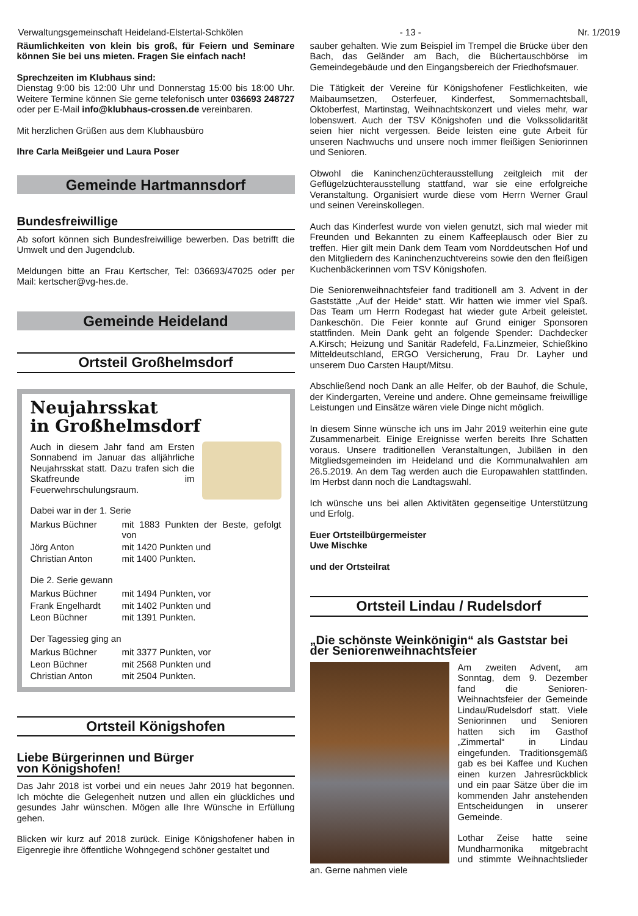Verwaltungsgemeinschaft Heideland-Elstertal-Schkölen - 13 - Nr. 1/2019
Räumlichkeiten von klein bis groß, für Feiern und Seminare können Sie bei uns mieten. Fragen Sie einfach nach!
Sprechzeiten im Klubhaus sind:
Dienstag 9:00 bis 12:00 Uhr und Donnerstag 15:00 bis 18:00 Uhr. Weitere Termine können Sie gerne telefonisch unter 036693 248727 oder per E-Mail info@klubhaus-crossen.de vereinbaren.
Mit herzlichen Grüßen aus dem Klubhausbüro
Ihre Carla Meißgeier und Laura Poser
Gemeinde Hartmannsdorf
Bundesfreiwillige
Ab sofort können sich Bundesfreiwillige bewerben. Das betrifft die Umwelt und den Jugendclub.
Meldungen bitte an Frau Kertscher, Tel: 036693/47025 oder per Mail: kertscher@vg-hes.de.
Gemeinde Heideland
Ortsteil Großhelmsdorf
Neujahrsskat
in Großhelmsdorf
Auch in diesem Jahr fand am Ersten Sonnabend im Januar das alljährliche Neujahrsskat statt. Dazu trafen sich die Skatfreunde im Feuerwehrschulungsraum.
Dabei war in der 1. Serie
| Markus Büchner | mit 1883 Punkten der Beste, gefolgt von |
| Jörg Anton | mit 1420 Punkten und |
| Christian Anton | mit 1400 Punkten. |
Die 2. Serie gewann
| Markus Büchner | mit 1494 Punkten, vor |
| Frank Engelhardt | mit 1402 Punkten und |
| Leon Büchner | mit 1391 Punkten. |
Der Tagessieg ging an
| Markus Büchner | mit 3377 Punkten, vor |
| Leon Büchner | mit 2568 Punkten und |
| Christian Anton | mit 2504 Punkten. |
Ortsteil Königshofen
Liebe Bürgerinnen und Bürger
von Königshofen!
Das Jahr 2018 ist vorbei und ein neues Jahr 2019 hat begonnen. Ich möchte die Gelegenheit nutzen und allen ein glückliches und gesundes Jahr wünschen. Mögen alle Ihre Wünsche in Erfüllung gehen.
Blicken wir kurz auf 2018 zurück. Einige Königshofener haben in Eigenregie ihre öffentliche Wohngegend schöner gestaltet und
sauber gehalten. Wie zum Beispiel im Trempel die Brücke über den Bach, das Geländer am Bach, die Büchertauschbörse im Gemeindegebäude und den Eingangsbereich der Friedhofsmauer.
Die Tätigkeit der Vereine für Königshofener Festlichkeiten, wie Maibaumsetzen, Osterfeuer, Kinderfest, Sommernachtsball, Oktoberfest, Martinstag, Weihnachtskonzert und vieles mehr, war lobenswert. Auch der TSV Königshofen und die Volkssolidarität seien hier nicht vergessen. Beide leisten eine gute Arbeit für unseren Nachwuchs und unsere noch immer fleißigen Seniorinnen und Senioren.
Obwohl die Kaninchenzüchterausstellung zeitgleich mit der Geflügelzüchterausstellung stattfand, war sie eine erfolgreiche Veranstaltung. Organisiert wurde diese vom Herrn Werner Graul und seinen Vereinskollegen.
Auch das Kinderfest wurde von vielen genutzt, sich mal wieder mit Freunden und Bekannten zu einem Kaffeeplausch oder Bier zu treffen. Hier gilt mein Dank dem Team vom Norddeutschen Hof und den Mitgliedern des Kaninchenzuchtvereins sowie den den fleißigen Kuchenbäckerinnen vom TSV Königshofen.
Die Seniorenweihnachtsfeier fand traditionell am 3. Advent in der Gaststätte „Auf der Heide“ statt. Wir hatten wie immer viel Spaß. Das Team um Herrn Rodegast hat wieder gute Arbeit geleistet. Dankeschön. Die Feier konnte auf Grund einiger Sponsoren stattfinden. Mein Dank geht an folgende Spender: Dachdecker A.Kirsch; Heizung und Sanitär Radefeld, Fa.Linzmeier, Schießkino Mitteldeutschland, ERGO Versicherung, Frau Dr. Layher und unserem Duo Carsten Haupt/Mitsu.
Abschließend noch Dank an alle Helfer, ob der Bauhof, die Schule, der Kindergarten, Vereine und andere. Ohne gemeinsame freiwillige Leistungen und Einsätze wären viele Dinge nicht möglich.
In diesem Sinne wünsche ich uns im Jahr 2019 weiterhin eine gute Zusammenarbeit. Einige Ereignisse werfen bereits Ihre Schatten voraus. Unsere traditionellen Veranstaltungen, Jubiläen in den Mitgliedsgemeinden im Heideland und die Kommunalwahlen am 26.5.2019. An dem Tag werden auch die Europawahlen stattfinden. Im Herbst dann noch die Landtagswahl.
Ich wünsche uns bei allen Aktivitäten gegenseitige Unterstützung und Erfolg.
Euer Ortsteilbürgermeister
Uwe Mischke
und der Ortsteilrat
Ortsteil Lindau / Rudelsdorf
„Die schönste Weinkönigin“ als Gaststar bei der Seniorenweihnachtsfeier
Am zweiten Advent, am Sonntag, dem 9. Dezember fand die Senioren-Weihnachtsfeier der Gemeinde Lindau/Rudelsdorf statt. Viele Seniorinnen und Senioren hatten sich im Gasthof „Zimmertal“ in Lindau eingefunden. Traditionsgemäß gab es bei Kaffee und Kuchen einen kurzen Jahresrückblick und ein paar Sätze über die im kommenden Jahr anstehenden Entscheidungen in unserer Gemeinde.
Lothar Zeise hatte seine Mundharmonika mitgebracht und stimmte Weihnachtslieder an. Gerne nahmen viele